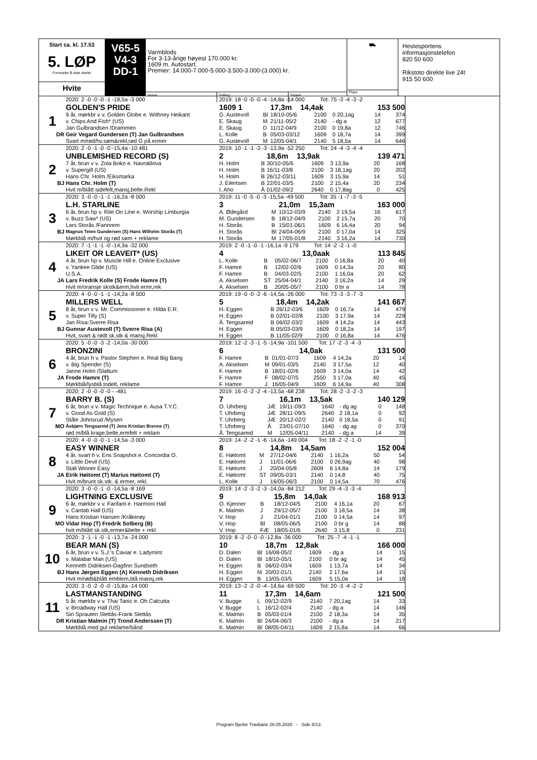Start ca. kl. 17.53
5. LØP
Formrader 5 siste starter
Hvite
V65-5
V4-3
DD-1
Varmblods
For 3-13-årige høyest 170.000 kr.
1609 m. Autostart.
Premier: 14.000-7.000-5.000-3.500-3.000-(3.000) kr.
Vinner Tvilling Trippel
⛟
Plass
Hestesportens informasjonstelefon
820 50 600
Rikstoto direkte live 24t
915 50 600
| | 2020: 2 -0 -0 -0 -1 -18,5a -3 000 | 2019: 18 -0 -0 -0 -4 -14,8a -14 000 Tot: 75 -3 -4 -3 -2 | | | | | | |
| | GOLDEN'S PRIDE | 1609 1 | | 17,3m 14,4ak | | | 153 500 | |
| 1 | 9 år, mørkbr v v. Golden Globe e. Withney Heikant | G. Austevoll | Bl | 18/10-05/6 | 2100 | 0 20,1ag | 14 | 374 |
| | v. Chips And Fish* (US) | E. Skaug | M | 21/11-05/2 | 2140 | - dg a | 12 | 677 |
| | Jan Gulbrandsen /Drammen | E. Skaug | D | 11/12-04/9 | 2100 | 0 19,8a | 12 | 746 |
| DR | Geir Vegard Gundersen (T) Jan Gulbrandsen | L. Kolle | B | 05/03-03/12 | 1609 | 0 18,7a | 14 | 399 |
| | Svart m/rød/hv.søm&rekl,rød G på ermer | G. Austevoll | M | 12/05-04/1 | 2140 | 5 18,5a | 14 | 646 |
| | 2020: 2 -0 -1 -0 -0 -15,4a -10 481 | 2019: 10 -1 -1 -3 -3 -13,9a -52 250 Tot: 24 -4 -3 -4 -4 | | | | | | |
| | UNBLEMISHED RECORD (S) | 2 | | 18,6m 13,9ak | | | 139 471 | |
| 2 | 7 år, brun v v. Zola Boko e. Navratilova | H. Holm | B | 30/10-05/6 | 1609 | 3 13,9a | 20 | 168 |
| | v. Supergill (US) | H. Holm | B | 16/11-03/8 | 2100 | 3 18,1ag | 20 | 202 |
| | Hans Chr. Holm /Eiksmarka | H. Holm | B | 26/12-03/11 | 1609 | 3 15,9a | 14 | 51 |
| BJ | Hans Chr. Holm (T) | J. Eilertsen | B | 22/01-03/5 | 2100 | 2 15,4a | 20 | 234 |
| | Hvit m/blått sidefelt,mansj,belte.Rekl | I. Aho | Å | 01/02-09/2 | 2640 | 0 17,8ag | 0 | 425 |
| | 2020: 3 -0 -0 -1 -1 -16,2a -8 000 | 2019: 11 -0 -5 -0 -3 -15,5a -49 500 Tot: 35 -1 -7 -3 -5 | | | | | | |
| | L.H. STARLINE | 3 | | 21,0m 15,3am | | | 163 000 | |
| 3 | 6 år, brun hp v. Rite On Line e. Worship Limburgia | A. Ødegård | M | 10/12-03/9 | 2140 | 2 19,5a | 16 | 617 |
| | v. Buzz Saw* (US) | M. Gundersen | B | 18/12-04/9 | 2100 | 2 15,7a | 20 | 70 |
| | Lars Storås /Fannrem | H. Storås | B | 15/01-06/1 | 1609 | 6 16,4a | 20 | 94 |
| BJ | Magnus Teien Gundersen (S) Hans Wilhelm Storås (T) | H. Storås | Bl | 24/04-06/9 | 2100 | 0 17,0a | 14 | 325 |
| | Mørkblå m/hvit og rød søm + reklame | H. Storås | M | 17/05-01/8 | 2140 | 3 16,2a | 14 | 730 |
| | 2020: 7 -1 -1 -1 -0 -14,3a -32 000 | 2019: 2 -0 -1 -0 -1 -16,1a -9 179 Tot: 14 -2 -2 -1 -0 | | | | | | |
| | LIKEIT OR LEAVEIT* (US) | 4 | | 13,0aak | | | 113 845 | |
| 4 | 4 år, brun hp v. Muscle Hill e. Online Exclusive | L. Kolle | B | 05/02-06/7 | 2100 | 0 16,8a | 20 | 40 |
| | v. Yankee Glide (US) | F. Hamre | B | 12/02-02/6 | 1609 | 0 14,3a | 20 | 80 |
| | U.S.A. | F. Hamre | B | 04/03-02/5 | 2100 | 1 16,0a | 20 | 62 |
| JA | Lars Fredrik Kolle (S) Frode Hamre (T) | A. Akselsen | ST | 25/04-04/1 | 2140 | 3 16,2a | 14 | 29 |
| | Hvit m/oransje skstk&erm,hvit ermr,rek | A. Akselsen | B | 20/05-05/7 | 2100 | 0 br a | 14 | 78 |
| | 2020: 4 -0 -0 -1 -1 -14,2a -8 500 | 2019: 19 -0 -0 -2 -6 -14,5a -26 000 Tot: 73 -3 -3 -7 -3 | | | | | | |
| | MILLERS WELL | 5 | | 18,4m 14,2ak | | | 141 667 | |
| 5 | 8 år, brun v v. Mr. Commissioner e. Hilda E.R. | H. Eggen | B | 26/12-03/6 | 1609 | 0 16,7a | 14 | 479 |
| | v. Super Tilly (S) | H. Eggen | B | 02/01-02/8 | 2100 | 3 17,9a | 14 | 229 |
| | Jan Risa-Sverre Risa | Å. Tengsareid | B | 06/02-03/2 | 1609 | 4 14,2a | 14 | 443 |
| BJ | Gunnar Austevoll (T) Sverre Risa (A) | H. Eggen | B | 05/03-03/9 | 1609 | 0 18,2a | 14 | 197 |
| | Hvit, svart & rødt sk.stk & mansj.Rekl | H. Eggen | B | 11/05-02/9 | 2100 | 0 16,8a | 14 | 476 |
| | 2020: 5 -0 -0 -3 -2 -14,0a -30 000 | 2019: 12 -2 -3 -1 -5 -14,9a -101 500 Tot: 17 -2 -3 -4 -3 | | | | | | |
| | BRONZINI | 6 | | 14,0ak | | | 131 500 | |
| 6 | 4 år, brun h v. Pastor Stephen e. Real Big Bang | F. Hamre | B | 01/01-07/3 | 1609 | 4 14,2a | 20 | 14 |
| | v. Big Spender (S) | A. Akselsen | M | 09/01-03/5 | 2140 | 3 17,5a | 12 | 40 |
| | Janne Holm /Slattum | F. Hamre | B | 18/01-02/6 | 1609 | 3 14,0a | 14 | 42 |
| JA | Frode Hamre (T) | F. Hamre | F | 08/02-07/5 | 2550 | 3 17,0a | 40 | 45 |
| | Mørkblå/lysblå todelt, reklame | F. Hamre | J | 16/05-04/9 | 1609 | 6 14,9a | 40 | 308 |
| | 2020: 2 -0 -0 -0 -0 - -481 | 2019: 16 -0 -2 -2 -4 -13,5a -68 238 Tot: 28 -2 -3 -2 -3 | | | | | | |
| | BARRY B. (S) | 7 | | 16,1m 13,5ak | | | 140 129 | |
| 7 | 6 år, brun v v. Magic Technique e. Ausa T.Y.C. | O. Uhrberg | JÆ | 19/11-09/3 | 1640 | - dg ag | 0 | 148 |
| | v. Good As Gold (S) | T. Uhrberg | JÆ | 28/11-09/5 | 2640 | 2 18,1a | 0 | 92 |
| | Ståle Johnsrud /Mysen | T. Uhrberg | JÆ | 20/12-02/2 | 2140 | 0 18,5a | 0 | 91 |
| MO | Åsbjørn Tengsareid (T) Jens Kristian Brenne (T) | T. Uhrberg | Å | 23/01-07/10 | 1640 | - dg ag | 0 | 370 |
| | rød m/blå krage,belte,ermfelt + reklam | Å. Tengsareid | M | 12/05-04/11 | 2140 | - dg a | 14 | 39 |
| | 2020: 4 -0 -0 -0 -1 -14,5a -3 000 | 2019: 14 -2 -2 -1 -6 -14,6a -149 004 Tot: 18 -2 -2 -1 -0 | | | | | | |
| | EASY WINNER | 8 | | 14,8m 14,5am | | | 152 004 | |
| 8 | 4 år, svart h v. Ens Snapshot e. Concordia O. | E. Høitomt | M | 27/12-04/6 | 2140 | 1 16,2a | 50 | 54 |
| | v. Little Devil (US) | E. Høitomt | J | 11/01-06/6 | 2100 | 0 26,9ag | 40 | 98 |
| | Stall Winner Easy | E. Høitomt | J | 20/04-05/8 | 2609 | 6 14,8a | 14 | 179 |
| JA | Eirik Høitomt (T) Marius Høitomt (T) | E. Høitomt | ST | 09/05-03/1 | 2140 | 0 14,8 | 40 | 75 |
| | Hvit m/brunt sk.stk. & ermer, rekl. | L. Kolle | J | 16/05-06/3 | 2100 | 0 14,5a | 70 | 476 |
| | 2020: 3 -0 -0 -1 -0 -14,5a -8 169 | 2019: 14 -2 -3 -2 -3 -14,0a -84 212 Tot: 29 -4 -3 -3 -4 | | | | | | |
| | LIGHTNING EXCLUSIVE | 9 | | 15,8m 14,0ak | | | 168 913 | |
| 9 | 6 år, mørkbr v v. Farifant e. Harmoni Hall | O. Kjenner | B | 18/12-04/5 | 2100 | 4 16,1a | 20 | 67 |
| | v. Cantab Hall (US) | K. Malmin | J | 29/12-05/7 | 2100 | 3 18,5a | 14 | 38 |
| | Hans Kristian Hansen /Kråkerøy | V. Hop | J | 21/04-01/1 | 2100 | 0 14,5a | 14 | 97 |
| MO | Vidar Hop (T) Fredrik Solberg (B) | V. Hop | Bl | 08/05-06/5 | 2100 | 0 br g | 14 | 88 |
| | hvit m/blått sk.stk,ermer&belte + rekl | V. Hop | FÆ | 18/05-01/6 | 2640 | 3 15,8 | 0 | 231 |
| | 2020: 3 -1 -1 -0 -1 -13,7a -24 000 | 2019: 8 -2 -0 -0 -0 -12,8a -36 000 Tot: 25 -7 -4 -1 -1 | | | | | | |
| | BEAR MAN (S) | 10 | | 18,7m 12,8ak | | | 166 000 | |
| 10 | 6 år, brun v v. S.J.'s Caviar e. Ladymint | D. Dalen | Bl | 16/08-05/2 | 1609 | - dg a | 14 | 15 |
| | v. Malabar Man (US) | D. Dalen | Bl | 18/10-05/1 | 2100 | 0 br ag | 14 | 45 |
| | Kenneth Didriksen-Dagfinn Sundseth | H. Eggen | B | 06/02-03/4 | 1609 | 1 13,7a | 14 | 34 |
| BJ | Hans Jørgen Eggen (A) Kenneth Didriksen | H. Eggen | M | 20/02-01/1 | 2140 | 2 17,6a | 14 | 15 |
| | Hvit m/rødt&blått emblem,blå mansj,rek | H. Eggen | B | 13/05-03/5 | 1609 | 5 15,0a | 14 | 18 |
| | 2020: 3 -0 -2 -0 -0 -15,8a -14 000 | 2019: 13 -2 -2 -0 -4 -14,6a -69 500 Tot: 20 -3 -4 -2 -2 | | | | | | |
| | LASTMANSTANDING | 11 | | 17,3m 14,6am | | | 121 500 | |
| 11 | 5 år, mørkbr v v. Thai Tanic e. Oh Calcutta | V. Bugge | L | 09/12-02/9 | 2140 | 7 20,1ag | 14 | 33 |
| | v. Broadway Hall (US) | V. Bugge | L | 16/12-02/4 | 2140 | - dg a | 14 | 146 |
| | Siri Sprauten Slettås-Frank Slettås | K. Malmin | B | 05/03-01/4 | 2100 | 2 18,3a | 14 | 35 |
| DR | Kristian Malmin (T) Trond Anderssen (T) | K. Malmin | Bl | 24/04-06/3 | 2100 | - dg a | 14 | 217 |
| | Mørkblå med gul reklame/bånd | K. Malmin | Bl | 08/05-04/11 | 1609 | 2 15,8a | 14 | 66 |
Program Bjerke Travbane 26.05.2020 - Side 8/13